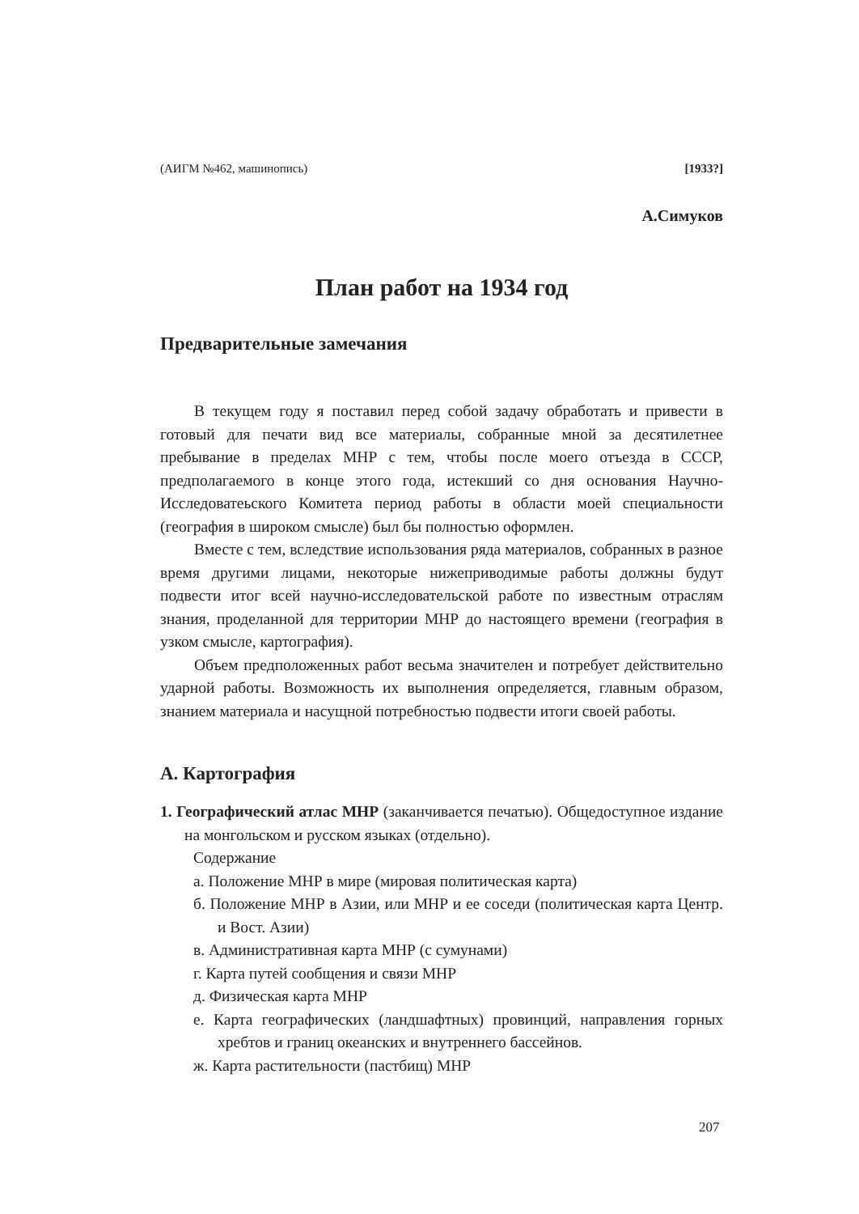(АИГМ №462, машинопись) [1933?]
А.Симуков
План работ на 1934 год
Предварительные замечания
В текущем году я поставил перед собой задачу обработать и привести в готовый для печати вид все материалы, собранные мной за десятилетнее пребывание в пределах МНР с тем, чтобы после моего отъезда в СССР, предполагаемого в конце этого года, истекший со дня основания Научно-Исследоватеьского Комитета период работы в области моей специальности (география в широком смысле) был бы полностью оформлен.
Вместе с тем, вследствие использования ряда материалов, собранных в разное время другими лицами, некоторые нижеприводимые работы должны будут подвести итог всей научно-исследовательской работе по известным отраслям знания, проделанной для территории МНР до настоящего времени (география в узком смысле, картография).
Объем предположенных работ весьма значителен и потребует действительно ударной работы. Возможность их выполнения определяется, главным образом, знанием материала и насущной потребностью подвести итоги своей работы.
А. Картография
1. Географический атлас МНР (заканчивается печатью). Общедоступное издание на монгольском и русском языках (отдельно).
Содержание
а. Положение МНР в мире (мировая политическая карта)
б. Положение МНР в Азии, или МНР и ее соседи (политическая карта Центр. и Вост. Азии)
в. Административная карта МНР (с сумунами)
г. Карта путей сообщения и связи МНР
д. Физическая карта МНР
е. Карта географических (ландшафтных) провинций, направления горных хребтов и границ океанских и внутреннего бассейнов.
ж. Карта растительности (пастбищ) МНР
207